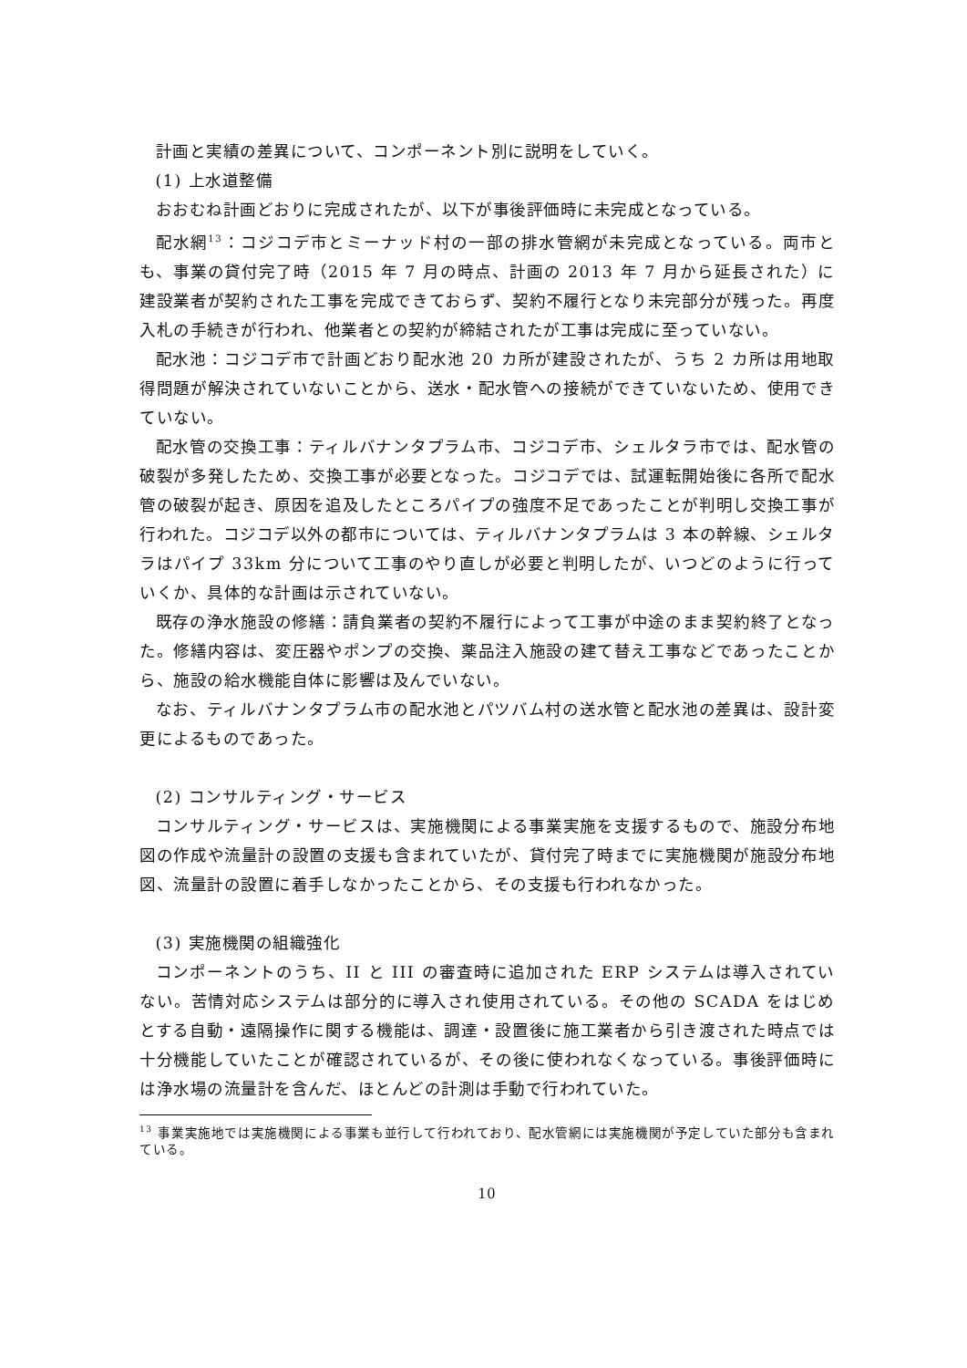計画と実績の差異について、コンポーネント別に説明をしていく。
(1) 上水道整備
おおむね計画どおりに完成されたが、以下が事後評価時に未完成となっている。
配水網<sup>13</sup>：コジコデ市とミーナッド村の一部の排水管網が未完成となっている。両市とも、事業の貸付完了時（2015 年 7 月の時点、計画の 2013 年 7 月から延長された）に建設業者が契約された工事を完成できておらず、契約不履行となり未完部分が残った。再度入札の手続きが行われ、他業者との契約が締結されたが工事は完成に至っていない。
配水池：コジコデ市で計画どおり配水池 20 カ所が建設されたが、うち 2 カ所は用地取得問題が解決されていないことから、送水・配水管への接続ができていないため、使用できていない。
配水管の交換工事：ティルバナンタプラム市、コジコデ市、シェルタラ市では、配水管の破裂が多発したため、交換工事が必要となった。コジコデでは、試運転開始後に各所で配水管の破裂が起き、原因を追及したところパイプの強度不足であったことが判明し交換工事が行われた。コジコデ以外の都市については、ティルバナンタプラムは 3 本の幹線、シェルタラはパイプ 33km 分について工事のやり直しが必要と判明したが、いつどのように行っていくか、具体的な計画は示されていない。
既存の浄水施設の修繕：請負業者の契約不履行によって工事が中途のまま契約終了となった。修繕内容は、変圧器やポンプの交換、薬品注入施設の建て替え工事などであったことから、施設の給水機能自体に影響は及んでいない。
なお、ティルバナンタプラム市の配水池とパツバム村の送水管と配水池の差異は、設計変更によるものであった。
(2) コンサルティング・サービス
コンサルティング・サービスは、実施機関による事業実施を支援するもので、施設分布地図の作成や流量計の設置の支援も含まれていたが、貸付完了時までに実施機関が施設分布地図、流量計の設置に着手しなかったことから、その支援も行われなかった。
(3) 実施機関の組織強化
コンポーネントのうち、II と III の審査時に追加された ERP システムは導入されていない。苦情対応システムは部分的に導入され使用されている。その他の SCADA をはじめとする自動・遠隔操作に関する機能は、調達・設置後に施工業者から引き渡された時点では十分機能していたことが確認されているが、その後に使われなくなっている。事後評価時には浄水場の流量計を含んだ、ほとんどの計測は手動で行われていた。
<sup>13</sup> 事業実施地では実施機関による事業も並行して行われており、配水管網には実施機関が予定していた部分も含まれている。
10